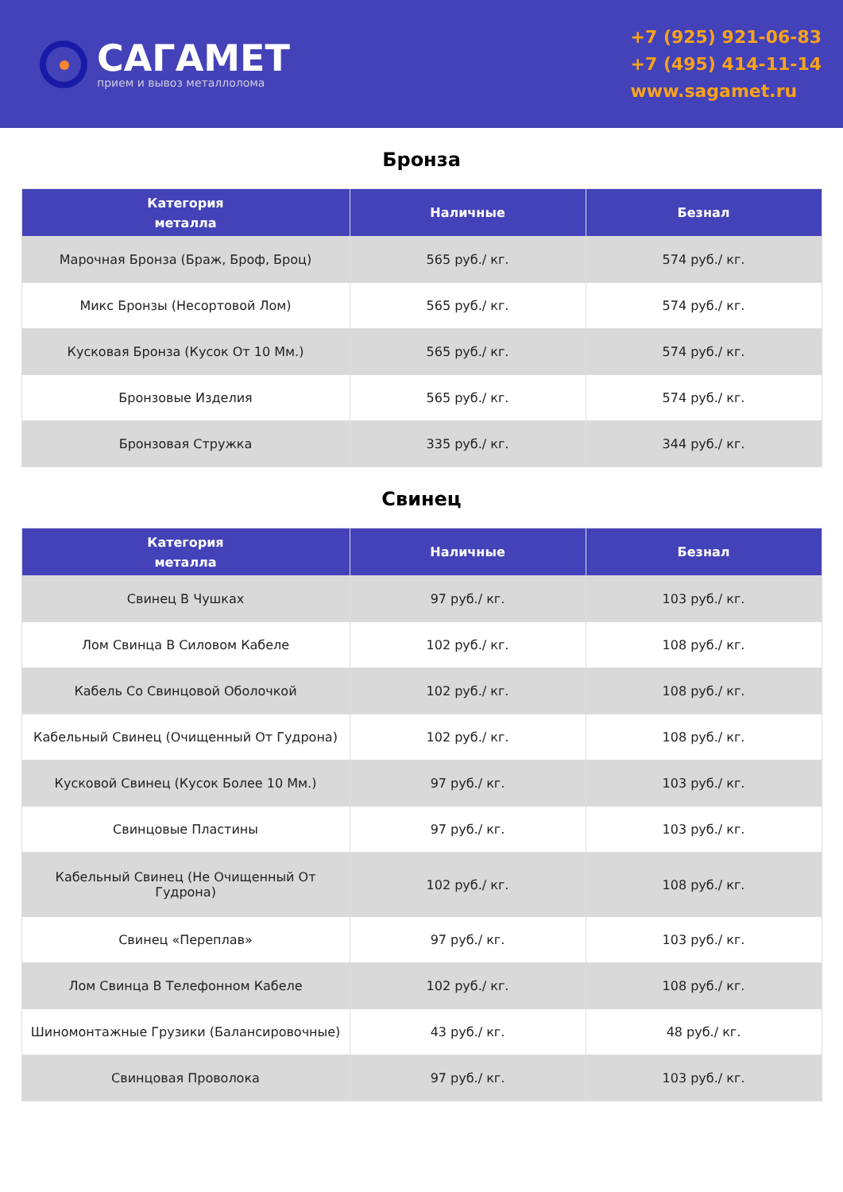САГАМЕТ
прием и вывоз металлолома
+7 (925) 921-06-83
+7 (495) 414-11-14
www.sagamet.ru
Бронза
| Категория металла | Наличные | Безнал |
| --- | --- | --- |
| Марочная Бронза (Браж, Броф, Броц) | 565 руб./ кг. | 574 руб./ кг. |
| Микс Бронзы (Несортовой Лом) | 565 руб./ кг. | 574 руб./ кг. |
| Кусковая Бронза (Кусок От 10 Мм.) | 565 руб./ кг. | 574 руб./ кг. |
| Бронзовые Изделия | 565 руб./ кг. | 574 руб./ кг. |
| Бронзовая Стружка | 335 руб./ кг. | 344 руб./ кг. |
Свинец
| Категория металла | Наличные | Безнал |
| --- | --- | --- |
| Свинец В Чушках | 97 руб./ кг. | 103 руб./ кг. |
| Лом Свинца В Силовом Кабеле | 102 руб./ кг. | 108 руб./ кг. |
| Кабель Со Свинцовой Оболочкой | 102 руб./ кг. | 108 руб./ кг. |
| Кабельный Свинец (Очищенный От Гудрона) | 102 руб./ кг. | 108 руб./ кг. |
| Кусковой Свинец (Кусок Более 10 Мм.) | 97 руб./ кг. | 103 руб./ кг. |
| Свинцовые Пластины | 97 руб./ кг. | 103 руб./ кг. |
| Кабельный Свинец (Не Очищенный От Гудрона) | 102 руб./ кг. | 108 руб./ кг. |
| Свинец «Переплав» | 97 руб./ кг. | 103 руб./ кг. |
| Лом Свинца В Телефонном Кабеле | 102 руб./ кг. | 108 руб./ кг. |
| Шиномонтажные Грузики (Балансировочные) | 43 руб./ кг. | 48 руб./ кг. |
| Свинцовая Проволока | 97 руб./ кг. | 103 руб./ кг. |